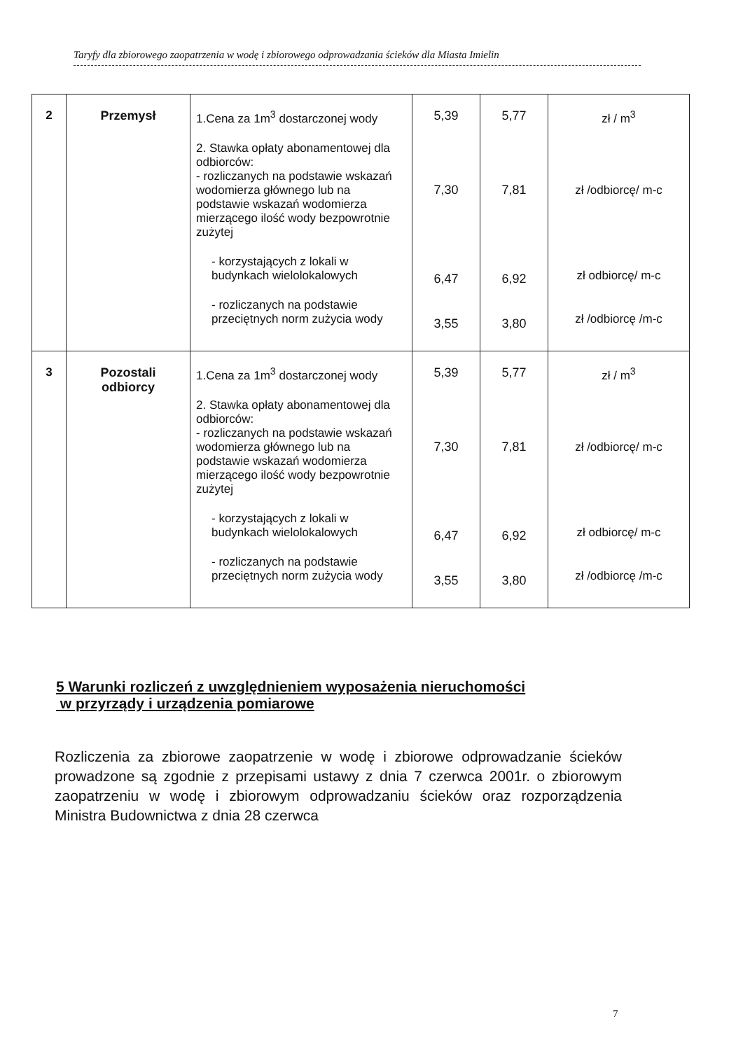Taryfy dla zbiorowego zaopatrzenia w wodę i zbiorowego odprowadzania ścieków dla Miasta Imielin
| 2 | Przemysł | 1.Cena za 1m<sup>3</sup> dostarczonej wody 2. Stawka opłaty abonamentowej dla odbiorców: - rozliczanych na podstawie wskazań wodomierza głównego lub na podstawie wskazań wodomierza mierzącego ilość wody bezpowrotnie zużytej - korzystających z lokali w budynkach wielolokalowych - rozliczanych na podstawie przeciętnych norm zużycia wody | 5,39 7,30 6,47 3,55 | 5,77 7,81 6,92 3,80 | zł / m<sup>3</sup> zł /odbiorcę/ m-c zł odbiorcę/ m-c zł /odbiorcę /m-c |
| 3 | Pozostali odbiorcy | 1.Cena za 1m<sup>3</sup> dostarczonej wody 2. Stawka opłaty abonamentowej dla odbiorców: - rozliczanych na podstawie wskazań wodomierza głównego lub na podstawie wskazań wodomierza mierzącego ilość wody bezpowrotnie zużytej - korzystających z lokali w budynkach wielolokalowych - rozliczanych na podstawie przeciętnych norm zużycia wody | 5,39 7,30 6,47 3,55 | 5,77 7,81 6,92 3,80 | zł / m<sup>3</sup> zł /odbiorcę/ m-c zł odbiorcę/ m-c zł /odbiorcę /m-c |
5 Warunki rozliczeń z uwzględnieniem wyposażenia nieruchomości
w przyrządy i urządzenia pomiarowe
Rozliczenia za zbiorowe zaopatrzenie w wodę i zbiorowe odprowadzanie ścieków prowadzone są zgodnie z przepisami ustawy z dnia 7 czerwca 2001r. o zbiorowym zaopatrzeniu w wodę i zbiorowym odprowadzaniu ścieków oraz rozporządzenia Ministra Budownictwa z dnia 28 czerwca
7